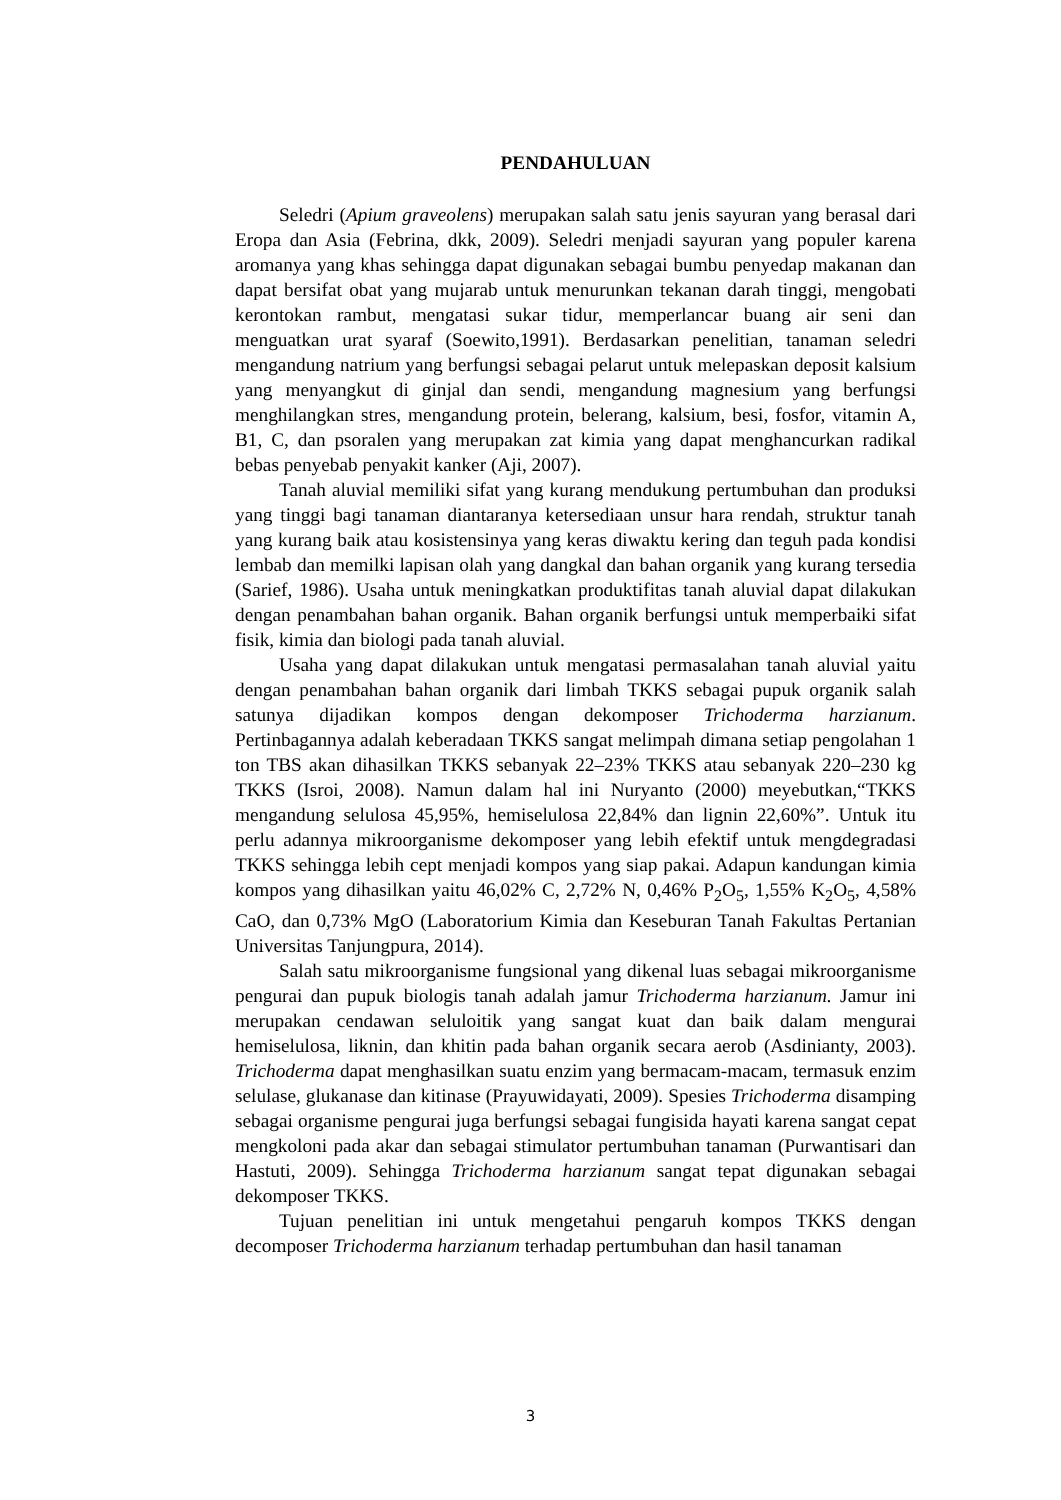PENDAHULUAN
Seledri (Apium graveolens) merupakan salah satu jenis sayuran yang berasal dari Eropa dan Asia (Febrina, dkk, 2009). Seledri menjadi sayuran yang populer karena aromanya yang khas sehingga dapat digunakan sebagai bumbu penyedap makanan dan dapat bersifat obat yang mujarab untuk menurunkan tekanan darah tinggi, mengobati kerontokan rambut, mengatasi sukar tidur, memperlancar buang air seni dan menguatkan urat syaraf (Soewito,1991). Berdasarkan penelitian, tanaman seledri mengandung natrium yang berfungsi sebagai pelarut untuk melepaskan deposit kalsium yang menyangkut di ginjal dan sendi, mengandung magnesium yang berfungsi menghilangkan stres, mengandung protein, belerang, kalsium, besi, fosfor, vitamin A, B1, C, dan psoralen yang merupakan zat kimia yang dapat menghancurkan radikal bebas penyebab penyakit kanker (Aji, 2007).
Tanah aluvial memiliki sifat yang kurang mendukung pertumbuhan dan produksi yang tinggi bagi tanaman diantaranya ketersediaan unsur hara rendah, struktur tanah yang kurang baik atau kosistensinya yang keras diwaktu kering dan teguh pada kondisi lembab dan memilki lapisan olah yang dangkal dan bahan organik yang kurang tersedia (Sarief, 1986). Usaha untuk meningkatkan produktifitas tanah aluvial dapat dilakukan dengan penambahan bahan organik. Bahan organik berfungsi untuk memperbaiki sifat fisik, kimia dan biologi pada tanah aluvial.
Usaha yang dapat dilakukan untuk mengatasi permasalahan tanah aluvial yaitu dengan penambahan bahan organik dari limbah TKKS sebagai pupuk organik salah satunya dijadikan kompos dengan dekomposer Trichoderma harzianum. Pertinbagannya adalah keberadaan TKKS sangat melimpah dimana setiap pengolahan 1 ton TBS akan dihasilkan TKKS sebanyak 22–23% TKKS atau sebanyak 220–230 kg TKKS (Isroi, 2008). Namun dalam hal ini Nuryanto (2000) meyebutkan,“TKKS mengandung selulosa 45,95%, hemiselulosa 22,84% dan lignin 22,60%”. Untuk itu perlu adannya mikroorganisme dekomposer yang lebih efektif untuk mengdegradasi TKKS sehingga lebih cept menjadi kompos yang siap pakai. Adapun kandungan kimia kompos yang dihasilkan yaitu 46,02% C, 2,72% N, 0,46% P<sub>2</sub>O<sub>5</sub>, 1,55% K<sub>2</sub>O<sub>5</sub>, 4,58% CaO, dan 0,73% MgO (Laboratorium Kimia dan Keseburan Tanah Fakultas Pertanian Universitas Tanjungpura, 2014).
Salah satu mikroorganisme fungsional yang dikenal luas sebagai mikroorganisme pengurai dan pupuk biologis tanah adalah jamur Trichoderma harzianum. Jamur ini merupakan cendawan seluloitik yang sangat kuat dan baik dalam mengurai hemiselulosa, liknin, dan khitin pada bahan organik secara aerob (Asdinianty, 2003). Trichoderma dapat menghasilkan suatu enzim yang bermacam-macam, termasuk enzim selulase, glukanase dan kitinase (Prayuwidayati, 2009). Spesies Trichoderma disamping sebagai organisme pengurai juga berfungsi sebagai fungisida hayati karena sangat cepat mengkoloni pada akar dan sebagai stimulator pertumbuhan tanaman (Purwantisari dan Hastuti, 2009). Sehingga Trichoderma harzianum sangat tepat digunakan sebagai dekomposer TKKS.
Tujuan penelitian ini untuk mengetahui pengaruh kompos TKKS dengan decomposer Trichoderma harzianum terhadap pertumbuhan dan hasil tanaman
3